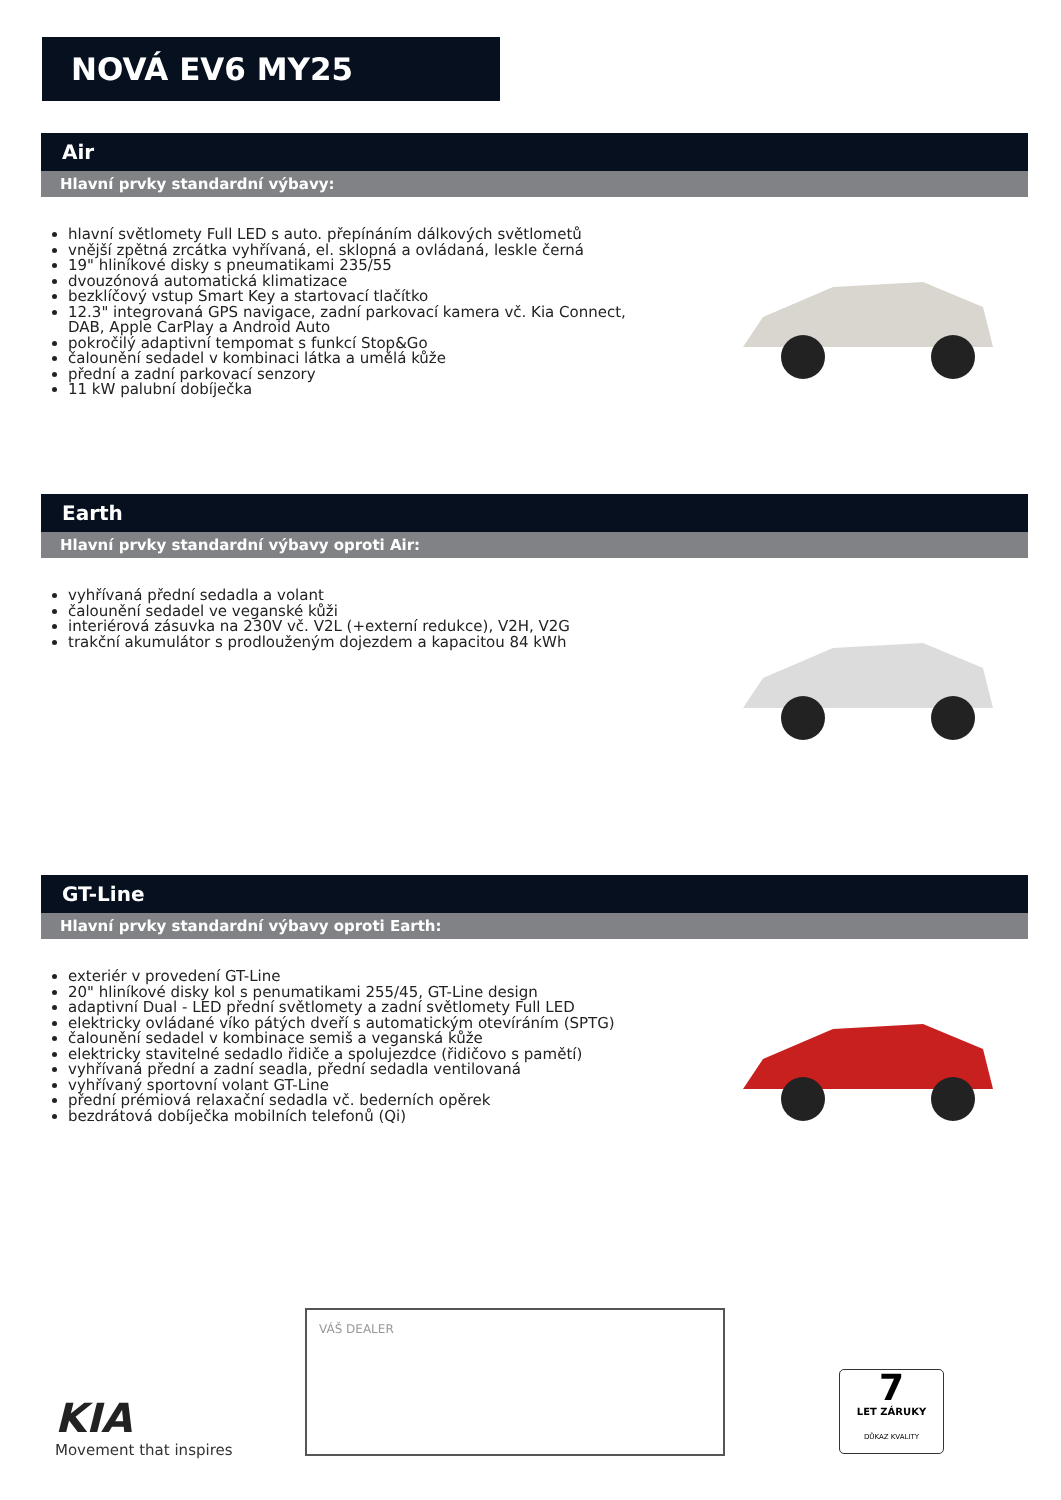NOVÁ EV6 MY25
Air
Hlavní prvky standardní výbavy:
hlavní světlomety Full LED s auto. přepínáním dálkových světlometů
vnější zpětná zrcátka vyhřívaná, el. sklopná a ovládaná, leskle černá
19" hliníkové disky s pneumatikami 235/55
dvouzónová automatická klimatizace
bezklíčový vstup Smart Key a startovací tlačítko
12.3" integrovaná GPS navigace, zadní parkovací kamera vč. Kia Connect, DAB, Apple CarPlay a Android Auto
pokročilý adaptivní tempomat s funkcí Stop&Go
čalounění sedadel v kombinaci látka a umělá kůže
přední a zadní parkovací senzory
11 kW palubní dobíječka
Earth
Hlavní prvky standardní výbavy oproti Air:
vyhřívaná přední sedadla a volant
čalounění sedadel ve veganské kůži
interiérová zásuvka na 230V vč. V2L (+externí redukce), V2H, V2G
trakční akumulátor s prodlouženým dojezdem a kapacitou 84 kWh
GT-Line
Hlavní prvky standardní výbavy oproti Earth:
exteriér v provedení GT-Line
20" hliníkové disky kol s penumatikami 255/45, GT-Line design
adaptivní Dual - LED přední světlomety a zadní světlomety Full LED
elektricky ovládané víko pátých dveří s automatickým otevíráním (SPTG)
čalounění sedadel v kombinace semiš a veganská kůže
elektricky stavitelné sedadlo řidiče a spolujezdce (řidičovo s pamětí)
vyhřívaná přední a zadní seadla, přední sedadla ventilovaná
vyhřívaný sportovní volant GT-Line
přední prémiová relaxační sedadla vč. bederních opěrek
bezdrátová dobíječka mobilních telefonů (Qi)
VÁŠ DEALER
KIA
Movement that inspires
7
LET ZÁRUKY
DŮKAZ KVALITY